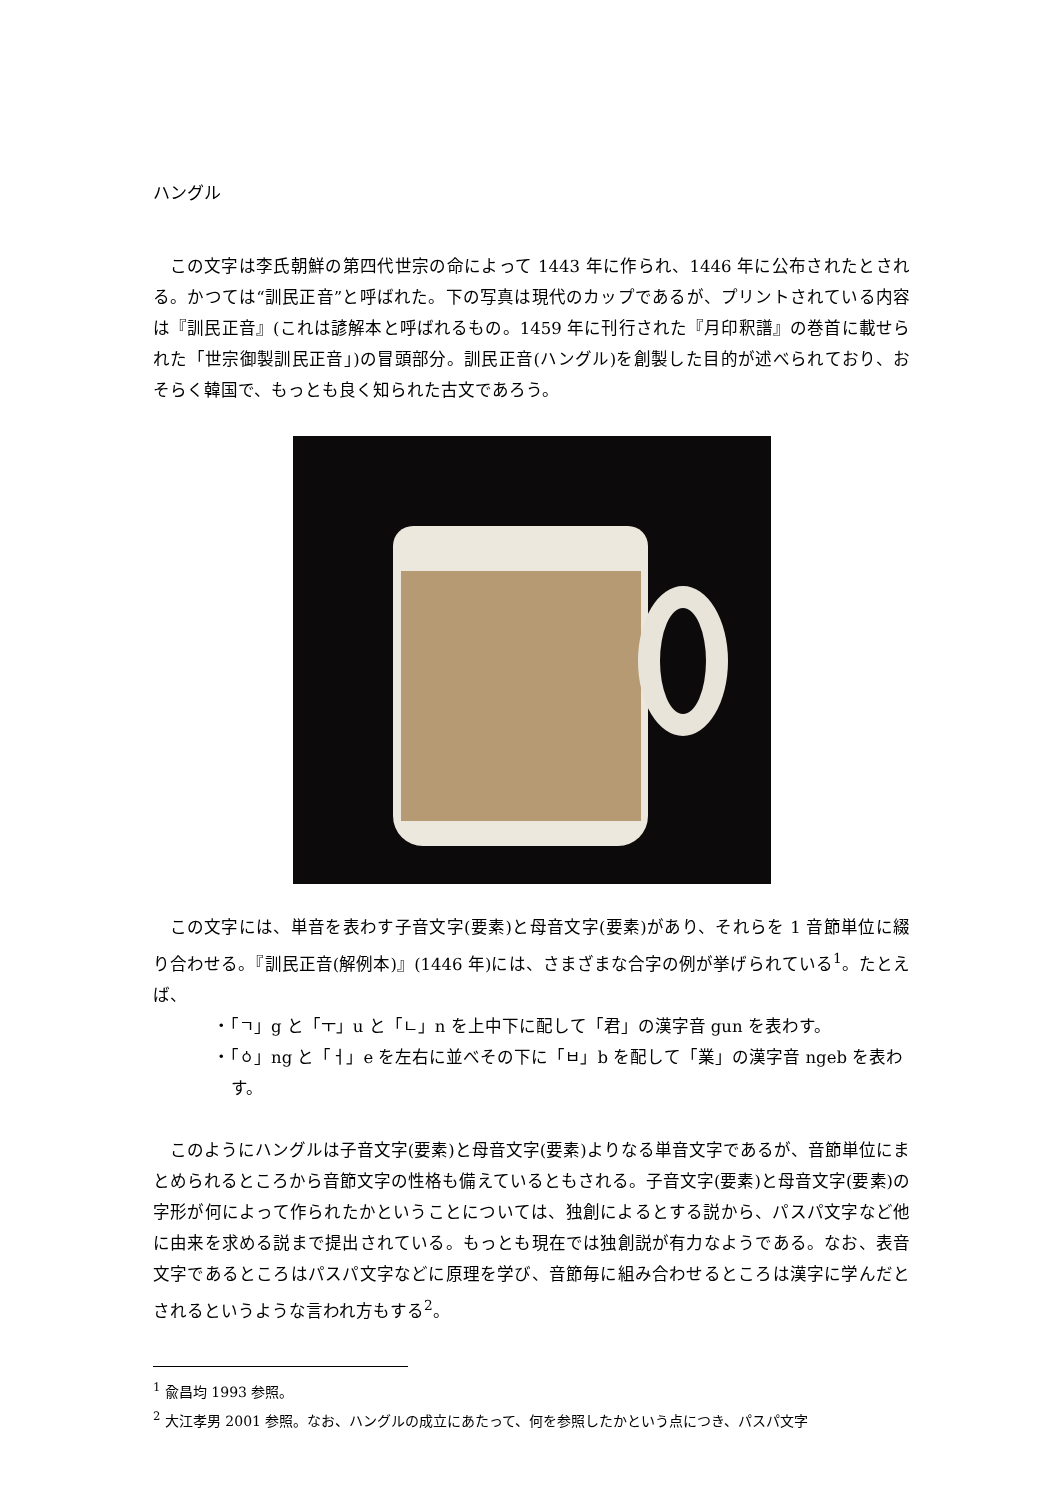ハングル
この文字は李氏朝鮮の第四代世宗の命によって 1443 年に作られ、1446 年に公布されたとされる。かつては“訓民正音”と呼ばれた。下の写真は現代のカップであるが、プリントされている内容は『訓民正音』(これは諺解本と呼ばれるもの。1459 年に刊行された『月印釈譜』の巻首に載せられた「世宗御製訓民正音」)の冒頭部分。訓民正音(ハングル)を創製した目的が述べられており、おそらく韓国で、もっとも良く知られた古文であろう。
この文字には、単音を表わす子音文字(要素)と母音文字(要素)があり、それらを 1 音節単位に綴り合わせる。『訓民正音(解例本)』(1446 年)には、さまざまな合字の例が挙げられている<sup>1</sup>。たとえば、
・「ㄱ」g と「ㅜ」u と「ㄴ」n を上中下に配して「君」の漢字音 gun を表わす。
・「ㆁ」ng と「ㅓ」e を左右に並べその下に「ㅂ」b を配して「業」の漢字音 ngeb を表わす。
このようにハングルは子音文字(要素)と母音文字(要素)よりなる単音文字であるが、音節単位にまとめられるところから音節文字の性格も備えているともされる。子音文字(要素)と母音文字(要素)の字形が何によって作られたかということについては、独創によるとする説から、パスパ文字など他に由来を求める説まで提出されている。もっとも現在では独創説が有力なようである。なお、表音文字であるところはパスパ文字などに原理を学び、音節毎に組み合わせるところは漢字に学んだとされるというような言われ方もする<sup>2</sup>。
<sup>1</sup> 兪昌均 1993 参照。
<sup>2</sup> 大江孝男 2001 参照。なお、ハングルの成立にあたって、何を参照したかという点につき、パスパ文字